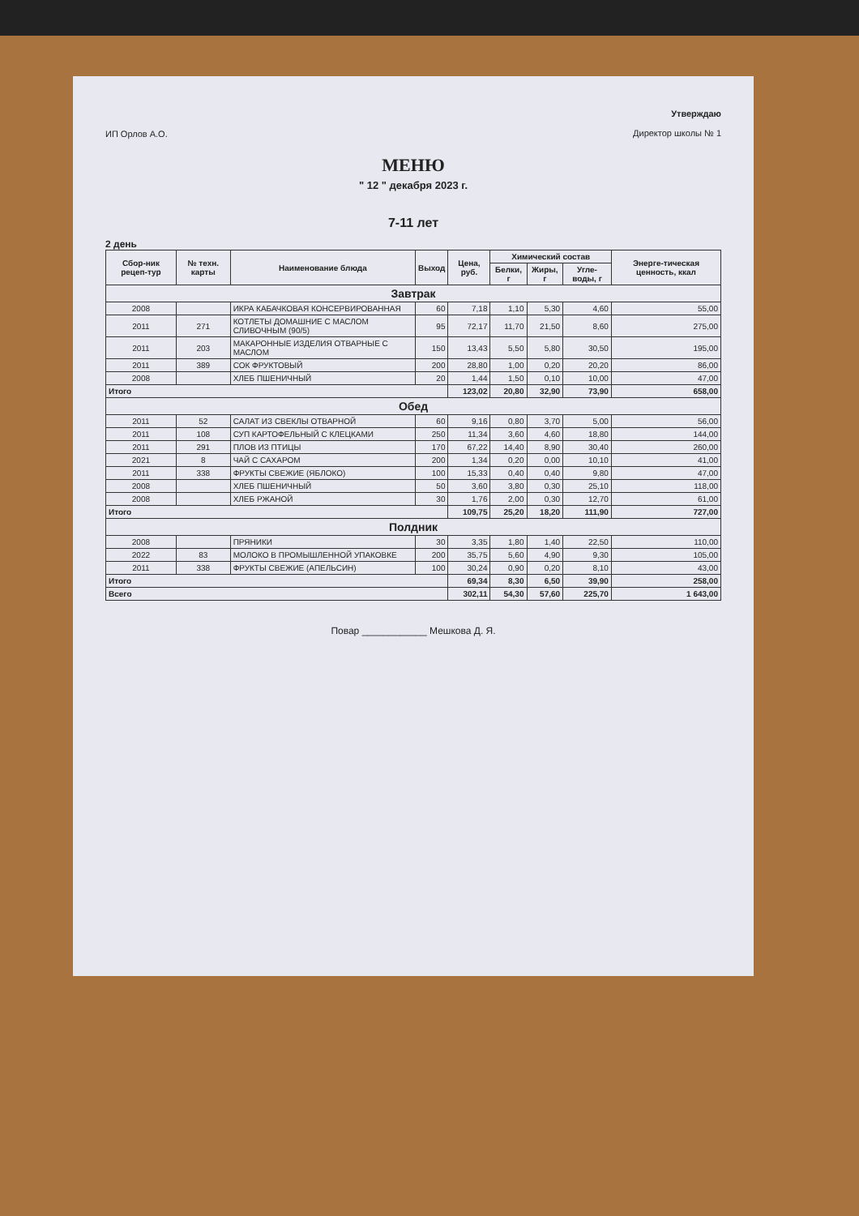ИП Орлов А.О.
Утверждаю
Директор школы № 1
МЕНЮ
" 12 " декабря 2023 г.
7-11 лет
2 день
| Сбор-ник рецеп-тур | № техн. карты | Наименование блюда | Выход | Цена, руб. | Химический состав | | | Энерге-тическая ценность, ккал |
| --- | --- | --- | --- | --- | --- | --- | --- | --- |
| | | | | | Белки, г | Жиры, г | Угле-воды, г | |
| Завтрак | | | | | | | | |
| 2008 | | ИКРА КАБАЧКОВАЯ КОНСЕРВИРОВАННАЯ | 60 | 7,18 | 1,10 | 5,30 | 4,60 | 55,00 |
| 2011 | 271 | КОТЛЕТЫ ДОМАШНИЕ С МАСЛОМ СЛИВОЧНЫМ (90/5) | 95 | 72,17 | 11,70 | 21,50 | 8,60 | 275,00 |
| 2011 | 203 | МАКАРОННЫЕ ИЗДЕЛИЯ ОТВАРНЫЕ С МАСЛОМ | 150 | 13,43 | 5,50 | 5,80 | 30,50 | 195,00 |
| 2011 | 389 | СОК ФРУКТОВЫЙ | 200 | 28,80 | 1,00 | 0,20 | 20,20 | 86,00 |
| 2008 | | ХЛЕБ ПШЕНИЧНЫЙ | 20 | 1,44 | 1,50 | 0,10 | 10,00 | 47,00 |
| Итого | | | | 123,02 | 20,80 | 32,90 | 73,90 | 658,00 |
| Обед | | | | | | | | |
| 2011 | 52 | САЛАТ ИЗ СВЕКЛЫ ОТВАРНОЙ | 60 | 9,16 | 0,80 | 3,70 | 5,00 | 56,00 |
| 2011 | 108 | СУП КАРТОФЕЛЬНЫЙ С КЛЕЦКАМИ | 250 | 11,34 | 3,60 | 4,60 | 18,80 | 144,00 |
| 2011 | 291 | ПЛОВ ИЗ ПТИЦЫ | 170 | 67,22 | 14,40 | 8,90 | 30,40 | 260,00 |
| 2021 | 8 | ЧАЙ С САХАРОМ | 200 | 1,34 | 0,20 | 0,00 | 10,10 | 41,00 |
| 2011 | 338 | ФРУКТЫ СВЕЖИЕ (ЯБЛОКО) | 100 | 15,33 | 0,40 | 0,40 | 9,80 | 47,00 |
| 2008 | | ХЛЕБ ПШЕНИЧНЫЙ | 50 | 3,60 | 3,80 | 0,30 | 25,10 | 118,00 |
| 2008 | | ХЛЕБ РЖАНОЙ | 30 | 1,76 | 2,00 | 0,30 | 12,70 | 61,00 |
| Итого | | | | 109,75 | 25,20 | 18,20 | 111,90 | 727,00 |
| Полдник | | | | | | | | |
| 2008 | | ПРЯНИКИ | 30 | 3,35 | 1,80 | 1,40 | 22,50 | 110,00 |
| 2022 | 83 | МОЛОКО В ПРОМЫШЛЕННОЙ УПАКОВКЕ | 200 | 35,75 | 5,60 | 4,90 | 9,30 | 105,00 |
| 2011 | 338 | ФРУКТЫ СВЕЖИЕ (АПЕЛЬСИН) | 100 | 30,24 | 0,90 | 0,20 | 8,10 | 43,00 |
| Итого | | | | 69,34 | 8,30 | 6,50 | 39,90 | 258,00 |
| Всего | | | | 302,11 | 54,30 | 57,60 | 225,70 | 1 643,00 |
Повар ____________ Мешкова Д. Я.